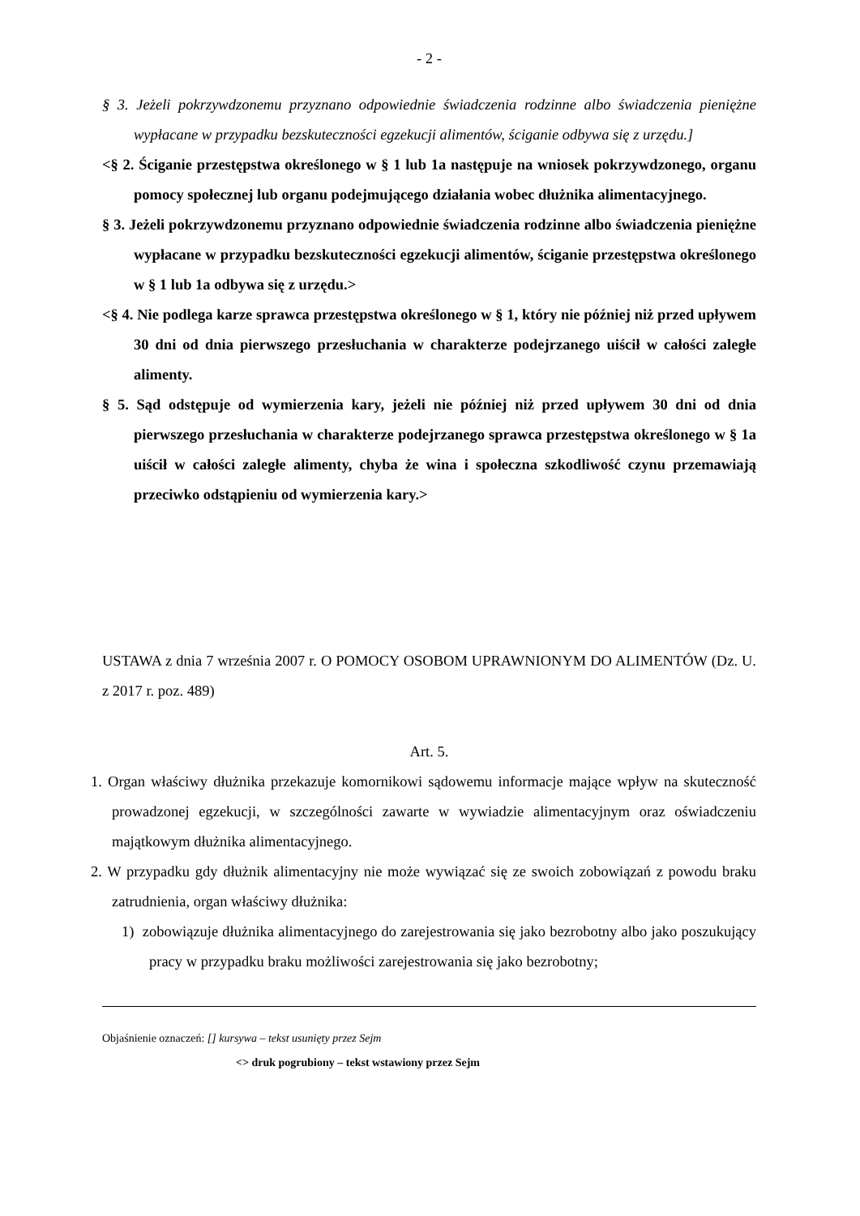- 2 -
§ 3. Jeżeli pokrzywdzonemu przyznano odpowiednie świadczenia rodzinne albo świadczenia pieniężne wypłacane w przypadku bezskuteczności egzekucji alimentów, ściganie odbywa się z urzędu.]
<§ 2. Ściganie przestępstwa określonego w § 1 lub 1a następuje na wniosek pokrzywdzonego, organu pomocy społecznej lub organu podejmującego działania wobec dłużnika alimentacyjnego.
§ 3. Jeżeli pokrzywdzonemu przyznano odpowiednie świadczenia rodzinne albo świadczenia pieniężne wypłacane w przypadku bezskuteczności egzekucji alimentów, ściganie przestępstwa określonego w § 1 lub 1a odbywa się z urzędu.>
<§ 4. Nie podlega karze sprawca przestępstwa określonego w § 1, który nie później niż przed upływem 30 dni od dnia pierwszego przesłuchania w charakterze podejrzanego uiścił w całości zaległe alimenty.
§ 5. Sąd odstępuje od wymierzenia kary, jeżeli nie później niż przed upływem 30 dni od dnia pierwszego przesłuchania w charakterze podejrzanego sprawca przestępstwa określonego w § 1a uiścił w całości zaległe alimenty, chyba że wina i społeczna szkodliwość czynu przemawiają przeciwko odstąpieniu od wymierzenia kary.>
USTAWA z dnia 7 września 2007 r. O POMOCY OSOBOM UPRAWNIONYM DO ALIMENTÓW (Dz. U. z 2017 r. poz. 489)
Art. 5.
1. Organ właściwy dłużnika przekazuje komornikowi sądowemu informacje mające wpływ na skuteczność prowadzonej egzekucji, w szczególności zawarte w wywiadzie alimentacyjnym oraz oświadczeniu majątkowym dłużnika alimentacyjnego.
2. W przypadku gdy dłużnik alimentacyjny nie może wywiązać się ze swoich zobowiązań z powodu braku zatrudnienia, organ właściwy dłużnika:
1) zobowiązuje dłużnika alimentacyjnego do zarejestrowania się jako bezrobotny albo jako poszukujący pracy w przypadku braku możliwości zarejestrowania się jako bezrobotny;
Objaśnienie oznaczeń: [] kursywa – tekst usunięty przez Sejm
<> druk pogrubiony – tekst wstawiony przez Sejm